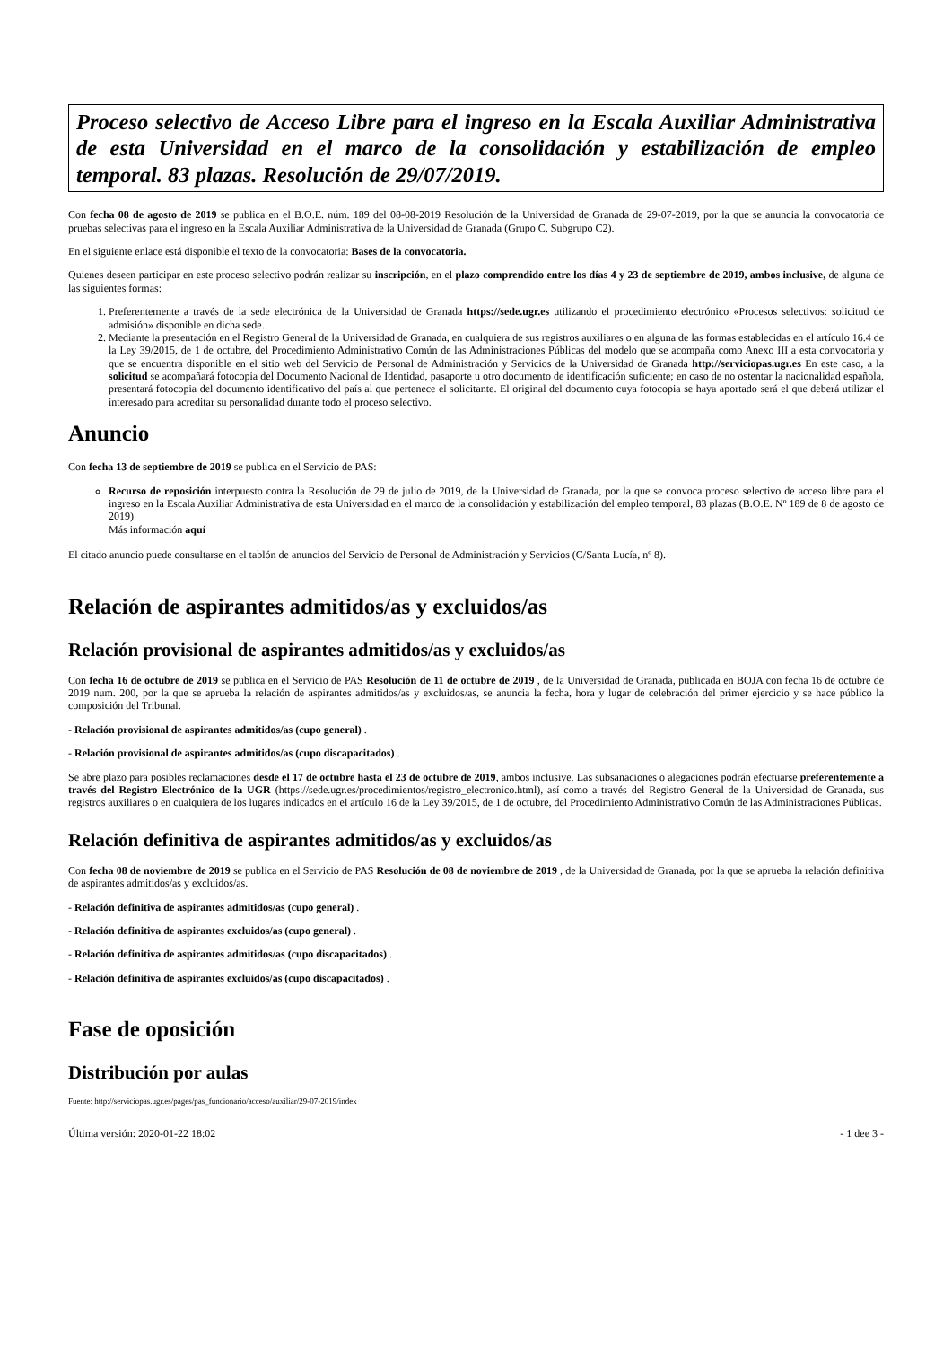Proceso selectivo de Acceso Libre para el ingreso en la Escala Auxiliar Administrativa de esta Universidad en el marco de la consolidación y estabilización de empleo temporal. 83 plazas. Resolución de 29/07/2019.
Con fecha 08 de agosto de 2019 se publica en el B.O.E. núm. 189 del 08-08-2019 Resolución de la Universidad de Granada de 29-07-2019, por la que se anuncia la convocatoria de pruebas selectivas para el ingreso en la Escala Auxiliar Administrativa de la Universidad de Granada (Grupo C, Subgrupo C2).
En el siguiente enlace está disponible el texto de la convocatoria: Bases de la convocatoria.
Quienes deseen participar en este proceso selectivo podrán realizar su inscripción, en el plazo comprendido entre los días 4 y 23 de septiembre de 2019, ambos inclusive, de alguna de las siguientes formas:
1. Preferentemente a través de la sede electrónica de la Universidad de Granada https://sede.ugr.es utilizando el procedimiento electrónico «Procesos selectivos: solicitud de admisión» disponible en dicha sede.
2. Mediante la presentación en el Registro General de la Universidad de Granada, en cualquiera de sus registros auxiliares o en alguna de las formas establecidas en el artículo 16.4 de la Ley 39/2015, de 1 de octubre, del Procedimiento Administrativo Común de las Administraciones Públicas del modelo que se acompaña como Anexo III a esta convocatoria y que se encuentra disponible en el sitio web del Servicio de Personal de Administración y Servicios de la Universidad de Granada http://serviciopas.ugr.es En este caso, a la solicitud se acompañará fotocopia del Documento Nacional de Identidad, pasaporte u otro documento de identificación suficiente; en caso de no ostentar la nacionalidad española, presentará fotocopia del documento identificativo del país al que pertenece el solicitante. El original del documento cuya fotocopia se haya aportado será el que deberá utilizar el interesado para acreditar su personalidad durante todo el proceso selectivo.
Anuncio
Con fecha 13 de septiembre de 2019 se publica en el Servicio de PAS:
Recurso de reposición interpuesto contra la Resolución de 29 de julio de 2019, de la Universidad de Granada, por la que se convoca proceso selectivo de acceso libre para el ingreso en la Escala Auxiliar Administrativa de esta Universidad en el marco de la consolidación y estabilización del empleo temporal, 83 plazas (B.O.E. Nº 189 de 8 de agosto de 2019)
Más información aquí
El citado anuncio puede consultarse en el tablón de anuncios del Servicio de Personal de Administración y Servicios (C/Santa Lucía, nº 8).
Relación de aspirantes admitidos/as y excluidos/as
Relación provisional de aspirantes admitidos/as y excluidos/as
Con fecha 16 de octubre de 2019 se publica en el Servicio de PAS Resolución de 11 de octubre de 2019 , de la Universidad de Granada, publicada en BOJA con fecha 16 de octubre de 2019 num. 200, por la que se aprueba la relación de aspirantes admitidos/as y excluidos/as, se anuncia la fecha, hora y lugar de celebración del primer ejercicio y se hace público la composición del Tribunal.
- Relación provisional de aspirantes admitidos/as (cupo general) .
- Relación provisional de aspirantes admitidos/as (cupo discapacitados) .
Se abre plazo para posibles reclamaciones desde el 17 de octubre hasta el 23 de octubre de 2019, ambos inclusive. Las subsanaciones o alegaciones podrán efectuarse preferentemente a través del Registro Electrónico de la UGR (https://sede.ugr.es/procedimientos/registro_electronico.html), así como a través del Registro General de la Universidad de Granada, sus registros auxiliares o en cualquiera de los lugares indicados en el artículo 16 de la Ley 39/2015, de 1 de octubre, del Procedimiento Administrativo Común de las Administraciones Públicas.
Relación definitiva de aspirantes admitidos/as y excluidos/as
Con fecha 08 de noviembre de 2019 se publica en el Servicio de PAS Resolución de 08 de noviembre de 2019 , de la Universidad de Granada, por la que se aprueba la relación definitiva de aspirantes admitidos/as y excluidos/as.
- Relación definitiva de aspirantes admitidos/as (cupo general) .
- Relación definitiva de aspirantes excluidos/as (cupo general) .
- Relación definitiva de aspirantes admitidos/as (cupo discapacitados) .
- Relación definitiva de aspirantes excluidos/as (cupo discapacitados) .
Fase de oposición
Distribución por aulas
Fuente: http://serviciopas.ugr.es/pages/pas_funcionario/acceso/auxiliar/29-07-2019/index
Última versión: 2020-01-22 18:02 - 1 dee 3 -